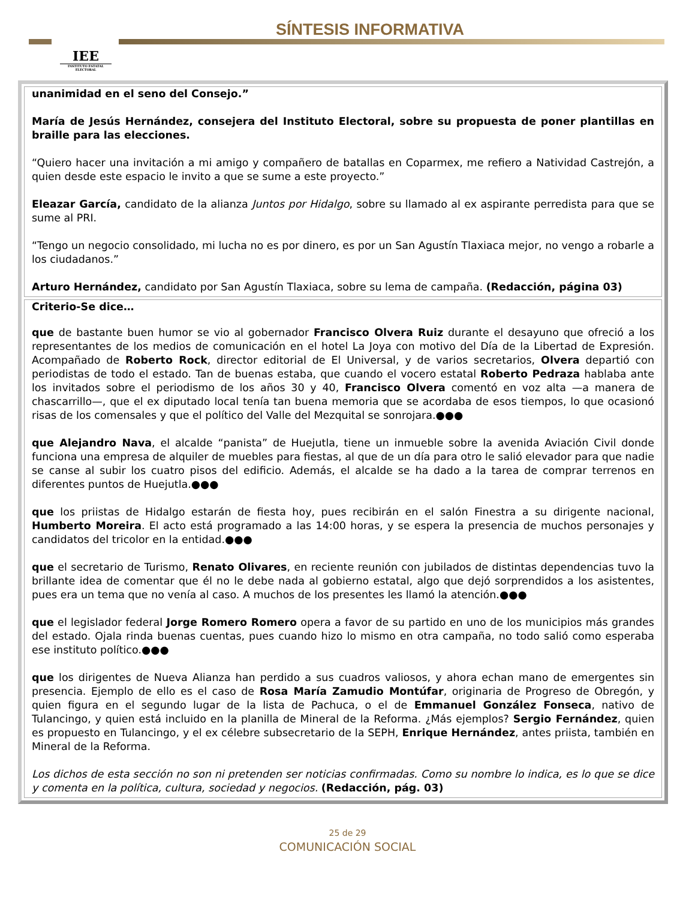IEE
INSTITUTO ESTATAL ELECTORAL
SÍNTESIS INFORMATIVA
unanimidad en el seno del Consejo.”
María de Jesús Hernández, consejera del Instituto Electoral, sobre su propuesta de poner plantillas en braille para las elecciones.
“Quiero hacer una invitación a mi amigo y compañero de batallas en Coparmex, me refiero a Natividad Castrejón, a quien desde este espacio le invito a que se sume a este proyecto.”
Eleazar García, candidato de la alianza Juntos por Hidalgo, sobre su llamado al ex aspirante perredista para que se sume al PRI.
“Tengo un negocio consolidado, mi lucha no es por dinero, es por un San Agustín Tlaxiaca mejor, no vengo a robarle a los ciudadanos.”
Arturo Hernández, candidato por San Agustín Tlaxiaca, sobre su lema de campaña. (Redacción, página 03)
Criterio-Se dice…
que de bastante buen humor se vio al gobernador Francisco Olvera Ruiz durante el desayuno que ofreció a los representantes de los medios de comunicación en el hotel La Joya con motivo del Día de la Libertad de Expresión. Acompañado de Roberto Rock, director editorial de El Universal, y de varios secretarios, Olvera departió con periodistas de todo el estado. Tan de buenas estaba, que cuando el vocero estatal Roberto Pedraza hablaba ante los invitados sobre el periodismo de los años 30 y 40, Francisco Olvera comentó en voz alta —a manera de chascarrillo—, que el ex diputado local tenía tan buena memoria que se acordaba de esos tiempos, lo que ocasionó risas de los comensales y que el político del Valle del Mezquital se sonrojara.●●●
que Alejandro Nava, el alcalde “panista” de Huejutla, tiene un inmueble sobre la avenida Aviación Civil donde funciona una empresa de alquiler de muebles para fiestas, al que de un día para otro le salió elevador para que nadie se canse al subir los cuatro pisos del edificio. Además, el alcalde se ha dado a la tarea de comprar terrenos en diferentes puntos de Huejutla.●●●
que los priistas de Hidalgo estarán de fiesta hoy, pues recibirán en el salón Finestra a su dirigente nacional, Humberto Moreira. El acto está programado a las 14:00 horas, y se espera la presencia de muchos personajes y candidatos del tricolor en la entidad.●●●
que el secretario de Turismo, Renato Olivares, en reciente reunión con jubilados de distintas dependencias tuvo la brillante idea de comentar que él no le debe nada al gobierno estatal, algo que dejó sorprendidos a los asistentes, pues era un tema que no venía al caso. A muchos de los presentes les llamó la atención.●●●
que el legislador federal Jorge Romero Romero opera a favor de su partido en uno de los municipios más grandes del estado. Ojala rinda buenas cuentas, pues cuando hizo lo mismo en otra campaña, no todo salió como esperaba ese instituto político.●●●
que los dirigentes de Nueva Alianza han perdido a sus cuadros valiosos, y ahora echan mano de emergentes sin presencia. Ejemplo de ello es el caso de Rosa María Zamudio Montúfar, originaria de Progreso de Obregón, y quien figura en el segundo lugar de la lista de Pachuca, o el de Emmanuel González Fonseca, nativo de Tulancingo, y quien está incluido en la planilla de Mineral de la Reforma. ¿Más ejemplos? Sergio Fernández, quien es propuesto en Tulancingo, y el ex célebre subsecretario de la SEPH, Enrique Hernández, antes priista, también en Mineral de la Reforma.
Los dichos de esta sección no son ni pretenden ser noticias confirmadas. Como su nombre lo indica, es lo que se dice y comenta en la política, cultura, sociedad y negocios. (Redacción, pág. 03)
25 de 29
COMUNICACIÓN SOCIAL